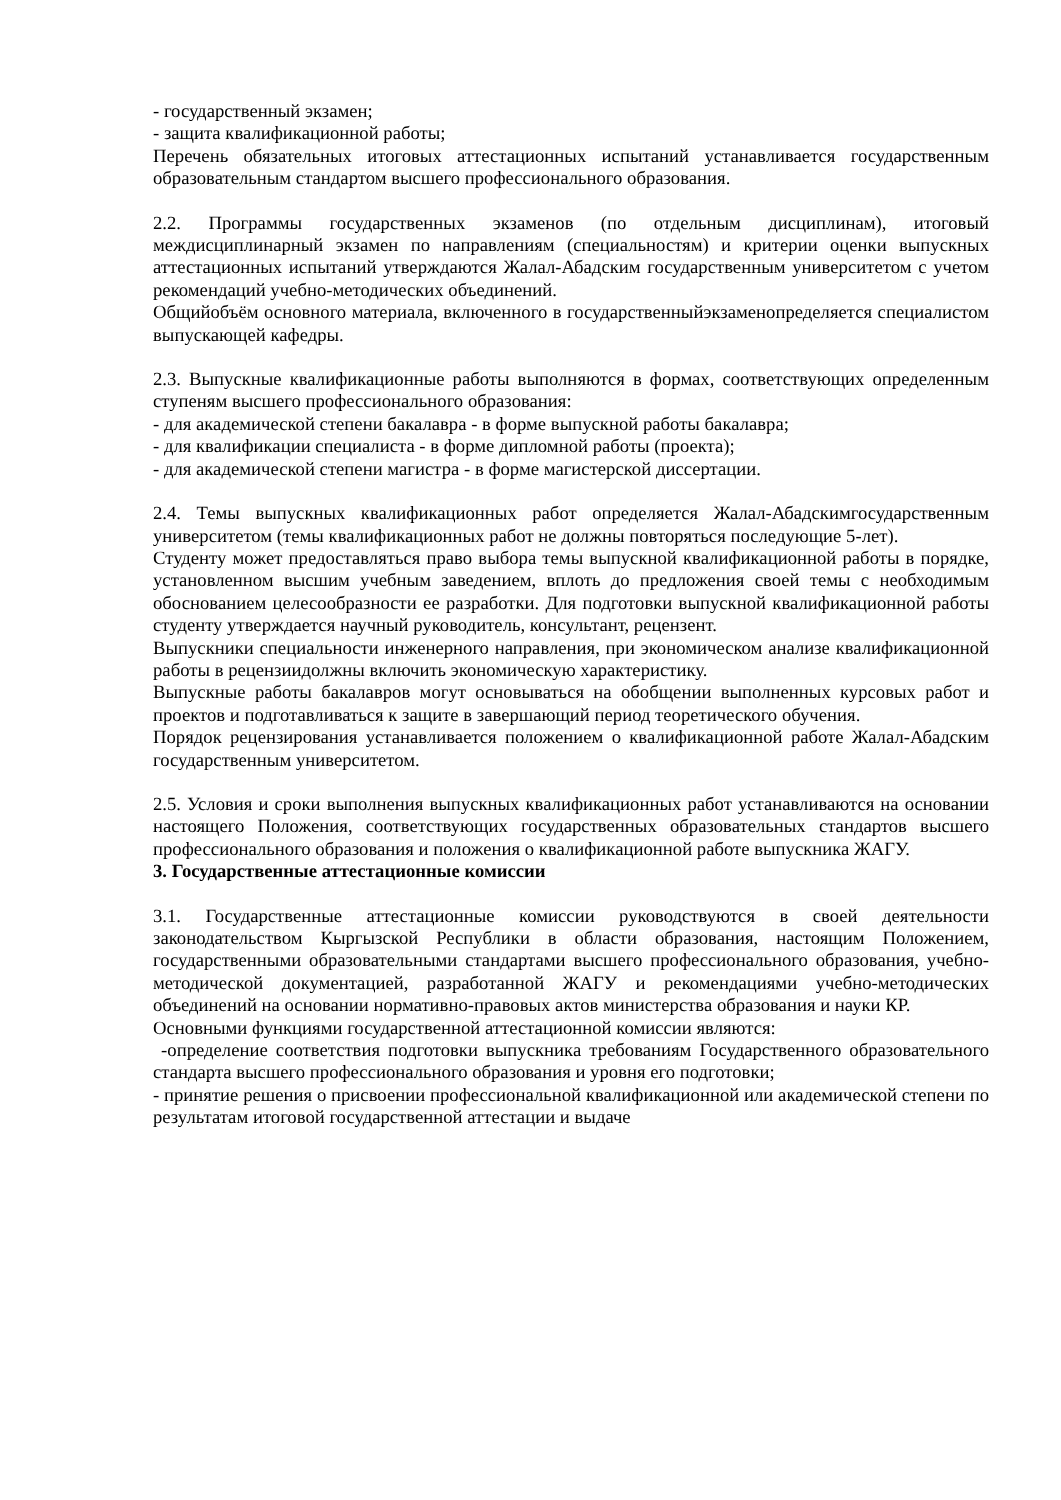- государственный экзамен;
- защита квалификационной работы;
Перечень обязательных итоговых аттестационных испытаний устанавливается государственным образовательным стандартом высшего профессионального образования.
2.2. Программы государственных экзаменов (по отдельным дисциплинам), итоговый междисциплинарный экзамен по направлениям (специальностям) и критерии оценки выпускных аттестационных испытаний утверждаются Жалал-Абадским государственным университетом с учетом рекомендаций учебно-методических объединений.
Общийобъём основного материала, включенного в государственныйэкзаменопределяется специалистом выпускающей кафедры.
2.3. Выпускные квалификационные работы выполняются в формах, соответствующих определенным ступеням высшего профессионального образования:
- для академической степени бакалавра - в форме выпускной работы бакалавра;
- для квалификации специалиста - в форме дипломной работы (проекта);
- для академической степени магистра - в форме магистерской диссертации.
2.4. Темы выпускных квалификационных работ определяется Жалал-Абадскимгосударственным университетом (темы квалификационных работ не должны повторяться последующие 5-лет).
Студенту может предоставляться право выбора темы выпускной квалификационной работы в порядке, установленном высшим учебным заведением, вплоть до предложения своей темы с необходимым обоснованием целесообразности ее разработки. Для подготовки выпускной квалификационной работы студенту утверждается научный руководитель, консультант, рецензент.
Выпускники специальности инженерного направления, при экономическом анализе квалификационной работы в рецензиидолжны включить экономическую характеристику.
Выпускные работы бакалавров могут основываться на обобщении выполненных курсовых работ и проектов и подготавливаться к защите в завершающий период теоретического обучения.
Порядок рецензирования устанавливается положением о квалификационной работе Жалал-Абадским государственным университетом.
2.5. Условия и сроки выполнения выпускных квалификационных работ устанавливаются на основании настоящего Положения, соответствующих государственных образовательных стандартов высшего профессионального образования и положения о квалификационной работе выпускника ЖАГУ.
3. Государственные аттестационные комиссии
3.1. Государственные аттестационные комиссии руководствуются в своей деятельности законодательством Кыргызской Республики в области образования, настоящим Положением, государственными образовательными стандартами высшего профессионального образования, учебно-методической документацией, разработанной ЖАГУ и рекомендациями учебно-методических объединений на основании нормативно-правовых актов министерства образования и науки КР.
Основными функциями государственной аттестационной комиссии являются:
-определение соответствия подготовки выпускника требованиям Государственного образовательного стандарта высшего профессионального образования и уровня его подготовки;
- принятие решения о присвоении профессиональной квалификационной или академической степени по результатам итоговой государственной аттестации и выдаче